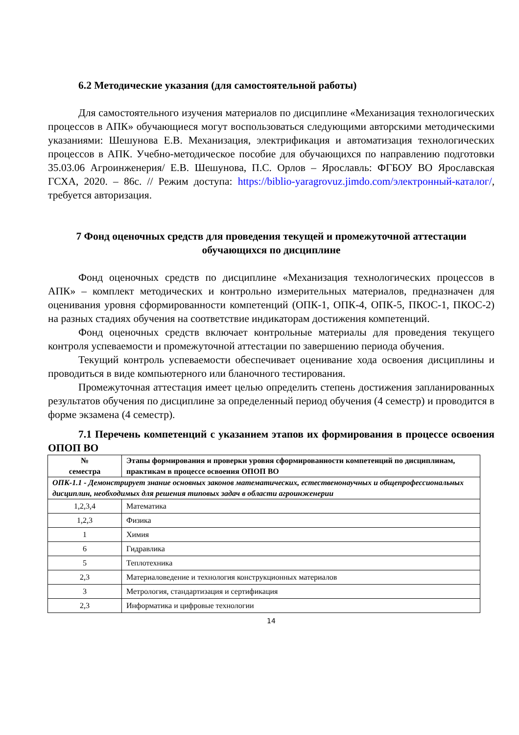6.2 Методические указания (для самостоятельной работы)
Для самостоятельного изучения материалов по дисциплине «Механизация технологических процессов в АПК» обучающиеся могут воспользоваться следующими авторскими методическими указаниями: Шешунова Е.В. Механизация, электрификация и автоматизация технологических процессов в АПК. Учебно-методическое пособие для обучающихся по направлению подготовки 35.03.06 Агроинженерия/ Е.В. Шешунова, П.С. Орлов – Ярославль: ФГБОУ ВО Ярославская ГСХА, 2020. – 86с. // Режим доступа: https://biblio-yaragrovuz.jimdo.com/электронный-каталог/, требуется авторизация.
7 Фонд оценочных средств для проведения текущей и промежуточной аттестации обучающихся по дисциплине
Фонд оценочных средств по дисциплине «Механизация технологических процессов в АПК» – комплект методических и контрольно измерительных материалов, предназначен для оценивания уровня сформированности компетенций (ОПК-1, ОПК-4, ОПК-5, ПКОС-1, ПКОС-2) на разных стадиях обучения на соответствие индикаторам достижения компетенций.
Фонд оценочных средств включает контрольные материалы для проведения текущего контроля успеваемости и промежуточной аттестации по завершению периода обучения.
Текущий контроль успеваемости обеспечивает оценивание хода освоения дисциплины и проводиться в виде компьютерного или бланочного тестирования.
Промежуточная аттестация имеет целью определить степень достижения запланированных результатов обучения по дисциплине за определенный период обучения (4 семестр) и проводится в форме экзамена (4 семестр).
7.1 Перечень компетенций с указанием этапов их формирования в процессе освоения ОПОП ВО
| № семестра | Этапы формирования и проверки уровня сформированности компетенций по дисциплинам, практикам в процессе освоения ОПОП ВО |
| --- | --- |
| ОПК-1.1 - Демонстрирует знание основных законов математических, естественонаучных и общепрофессиональных дисциплин, необходимых для решения типовых задач в области агроинженерии | |
| 1,2,3,4 | Математика |
| 1,2,3 | Физика |
| 1 | Химия |
| 6 | Гидравлика |
| 5 | Теплотехника |
| 2,3 | Материаловедение и технология конструкционных материалов |
| 3 | Метрология, стандартизация и сертификация |
| 2,3 | Информатика и цифровые технологии |
14